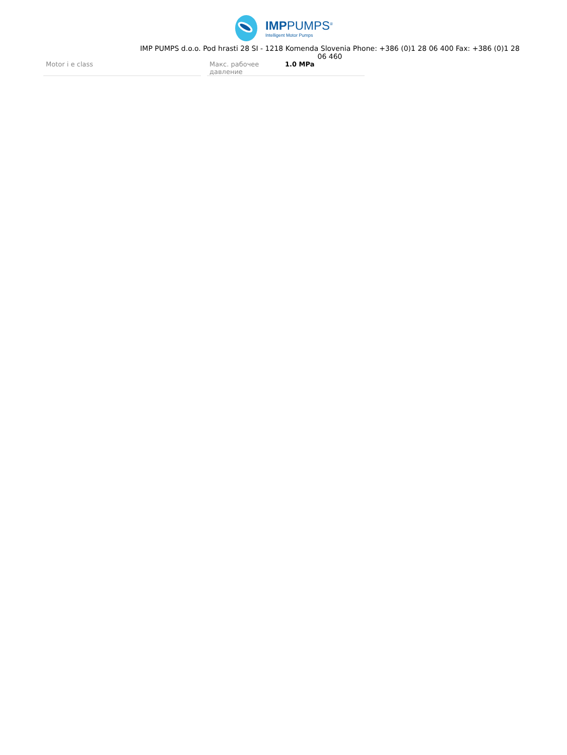IMPPUMPS<sup>®</sup>
Intelligent Motor Pumps
IMP PUMPS d.o.o. Pod hrasti 28 SI - 1218 Komenda Slovenia Phone: +386 (0)1 28 06 400 Fax: +386 (0)1 28 06 460
| Motor i e class |
| Макс. рабочее давление | 1.0 MPa |